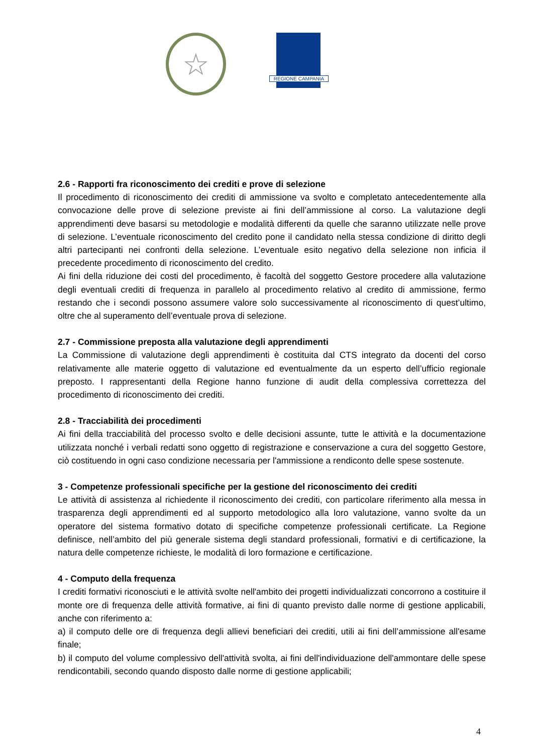☆
REGIONE CAMPANIA
2.6 - Rapporti fra riconoscimento dei crediti e prove di selezione
Il procedimento di riconoscimento dei crediti di ammissione va svolto e completato antecedentemente alla convocazione delle prove di selezione previste ai fini dell’ammissione al corso. La valutazione degli apprendimenti deve basarsi su metodologie e modalità differenti da quelle che saranno utilizzate nelle prove di selezione. L’eventuale riconoscimento del credito pone il candidato nella stessa condizione di diritto degli altri partecipanti nei confronti della selezione. L’eventuale esito negativo della selezione non inficia il precedente procedimento di riconoscimento del credito.
Ai fini della riduzione dei costi del procedimento, è facoltà del soggetto Gestore procedere alla valutazione degli eventuali crediti di frequenza in parallelo al procedimento relativo al credito di ammissione, fermo restando che i secondi possono assumere valore solo successivamente al riconoscimento di quest’ultimo, oltre che al superamento dell’eventuale prova di selezione.
2.7 - Commissione preposta alla valutazione degli apprendimenti
La Commissione di valutazione degli apprendimenti è costituita dal CTS integrato da docenti del corso relativamente alle materie oggetto di valutazione ed eventualmente da un esperto dell’ufficio regionale preposto. I rappresentanti della Regione hanno funzione di audit della complessiva correttezza del procedimento di riconoscimento dei crediti.
2.8 - Tracciabilità dei procedimenti
Ai fini della tracciabilità del processo svolto e delle decisioni assunte, tutte le attività e la documentazione utilizzata nonché i verbali redatti sono oggetto di registrazione e conservazione a cura del soggetto Gestore, ciò costituendo in ogni caso condizione necessaria per l'ammissione a rendiconto delle spese sostenute.
3 - Competenze professionali specifiche per la gestione del riconoscimento dei crediti
Le attività di assistenza al richiedente il riconoscimento dei crediti, con particolare riferimento alla messa in trasparenza degli apprendimenti ed al supporto metodologico alla loro valutazione, vanno svolte da un operatore del sistema formativo dotato di specifiche competenze professionali certificate. La Regione definisce, nell’ambito del più generale sistema degli standard professionali, formativi e di certificazione, la natura delle competenze richieste, le modalità di loro formazione e certificazione.
4 - Computo della frequenza
I crediti formativi riconosciuti e le attività svolte nell'ambito dei progetti individualizzati concorrono a costituire il monte ore di frequenza delle attività formative, ai fini di quanto previsto dalle norme di gestione applicabili, anche con riferimento a:
a) il computo delle ore di frequenza degli allievi beneficiari dei crediti, utili ai fini dell’ammissione all'esame finale;
b) il computo del volume complessivo dell'attività svolta, ai fini dell'individuazione dell'ammontare delle spese rendicontabili, secondo quando disposto dalle norme di gestione applicabili;
4